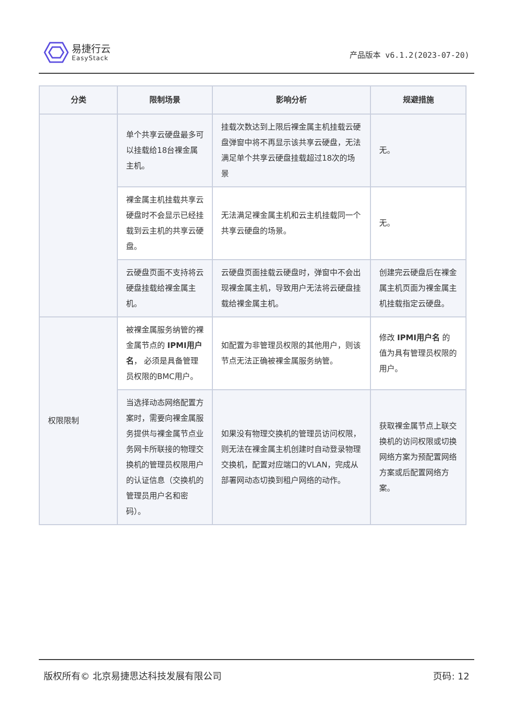易捷行云
EasyStack
产品版本 v6.1.2(2023-07-20)
| 分类 | 限制场景 | 影响分析 | 规避措施 |
| --- | --- | --- | --- |
| | 单个共享云硬盘最多可以挂载给18台裸金属主机。 | 挂载次数达到上限后裸金属主机挂载云硬盘弹窗中将不再显示该共享云硬盘，无法满足单个共享云硬盘挂载超过18次的场景 | 无。 |
| | 裸金属主机挂载共享云硬盘时不会显示已经挂载到云主机的共享云硬盘。 | 无法满足裸金属主机和云主机挂载同一个共享云硬盘的场景。 | 无。 |
| | 云硬盘页面不支持将云硬盘挂载给裸金属主机。 | 云硬盘页面挂载云硬盘时，弹窗中不会出现裸金属主机，导致用户无法将云硬盘挂载给裸金属主机。 | 创建完云硬盘后在裸金属主机页面为裸金属主机挂载指定云硬盘。 |
| 权限限制 | 被裸金属服务纳管的裸金属节点的 IPMI用户名 ， 必须是具备管理员权限的BMC用户。 | 如配置为非管理员权限的其他用户，则该节点无法正确被裸金属服务纳管。 | 修改 IPMI用户名 的值为具有管理员权限的用户。 |
| | 当选择动态网络配置方案时，需要向裸金属服务提供与裸金属节点业务网卡所联接的物理交换机的管理员权限用户的认证信息（交换机的管理员用户名和密码）。 | 如果没有物理交换机的管理员访问权限，则无法在裸金属主机创建时自动登录物理交换机，配置对应端口的VLAN，完成从部署网动态切换到租户网络的动作。 | 获取裸金属节点上联交换机的访问权限或切换网络方案为预配置网络方案或后配置网络方案。 |
版权所有© 北京易捷思达科技发展有限公司 页码: 12